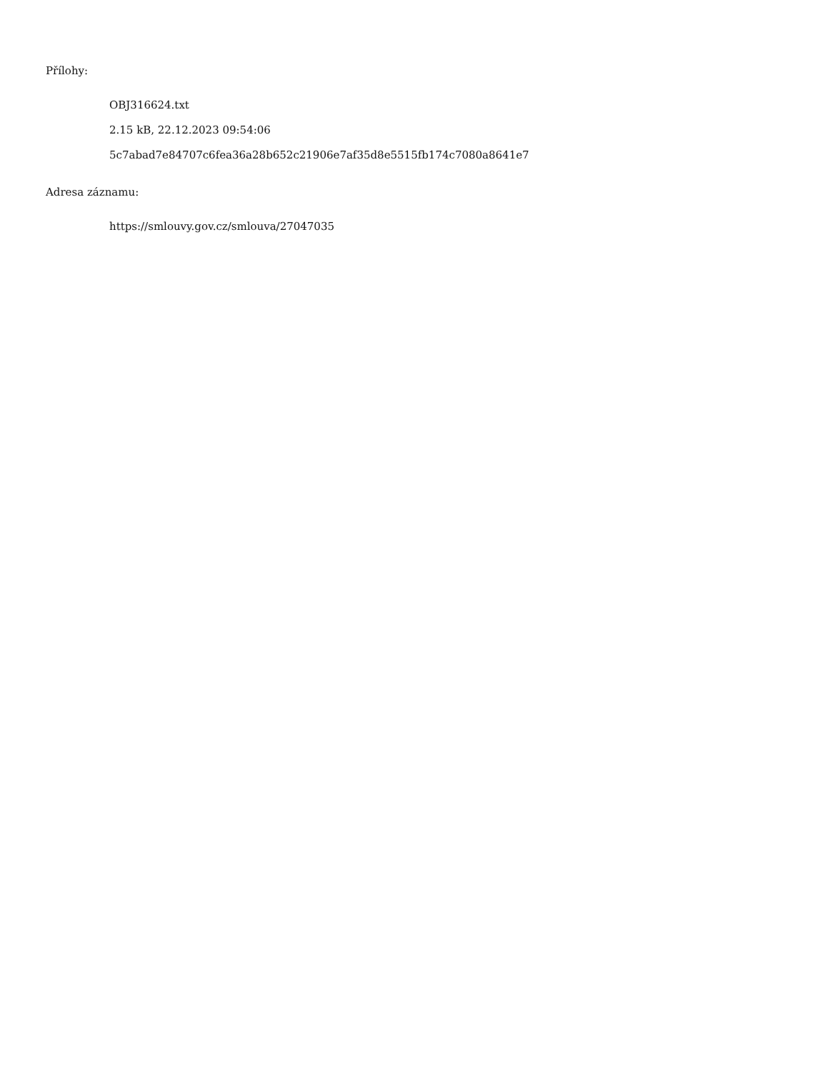Přílohy:
OBJ316624.txt
2.15 kB, 22.12.2023 09:54:06
5c7abad7e84707c6fea36a28b652c21906e7af35d8e5515fb174c7080a8641e7
Adresa záznamu:
https://smlouvy.gov.cz/smlouva/27047035